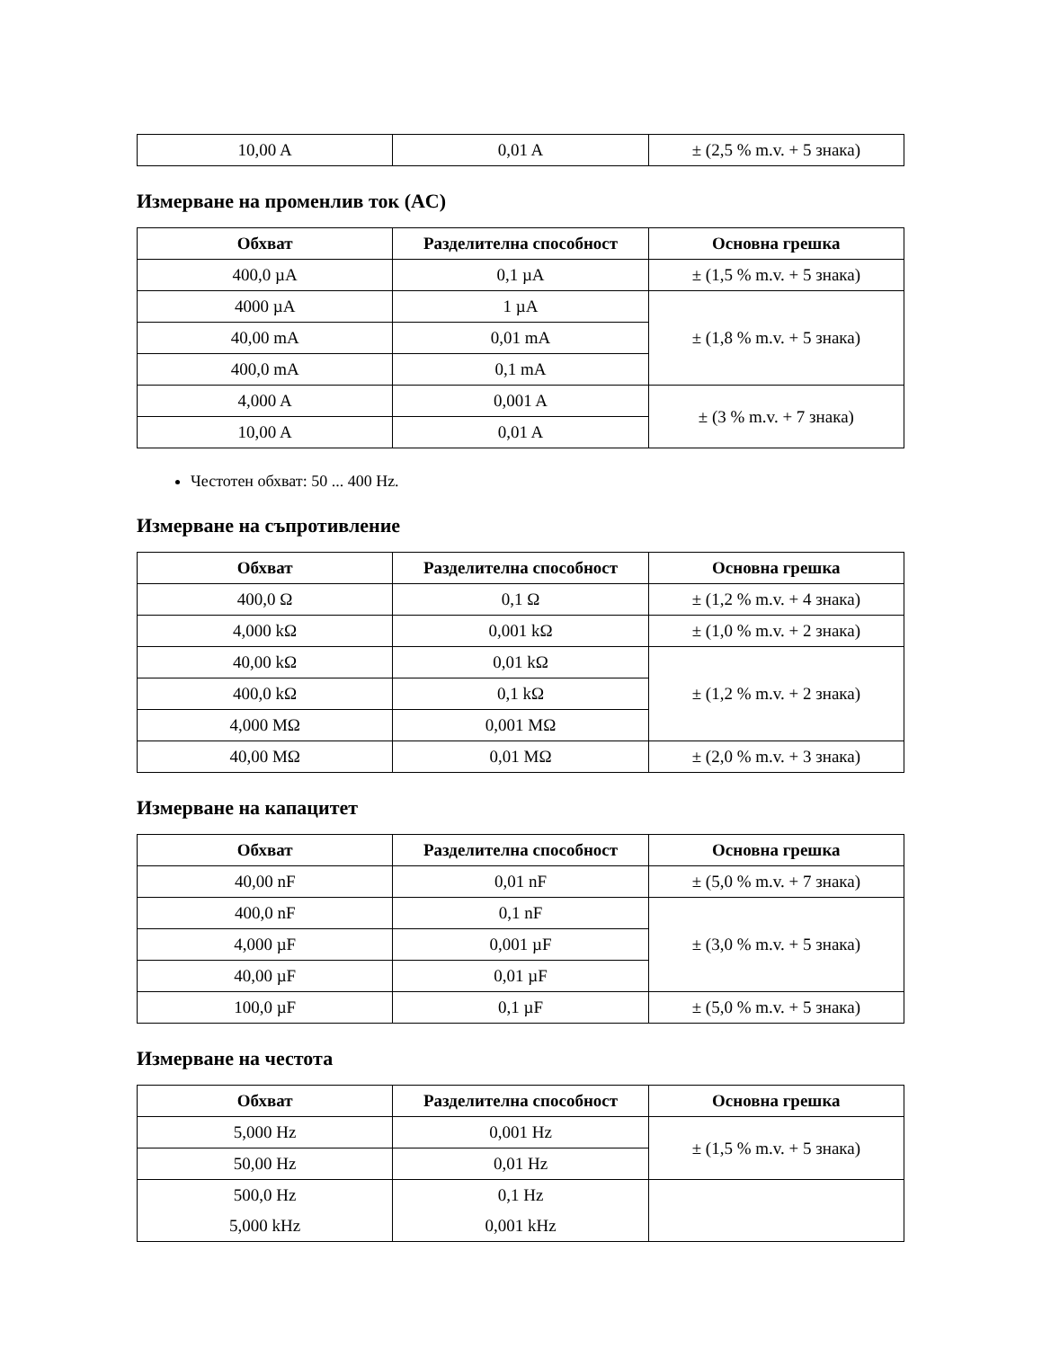| 10,00 A | 0,01 A | ± (2,5 % m.v. + 5 знака) |
Измерване на променлив ток (AC)
| Обхват | Разделителна способност | Основна грешка |
| --- | --- | --- |
| 400,0 µA | 0,1 µA | ± (1,5 % m.v. + 5 знака) |
| 4000 µA | 1 µA | ± (1,8 % m.v. + 5 знака) |
| 40,00 mA | 0,01 mA | |
| 400,0 mA | 0,1 mA | |
| 4,000 A | 0,001 A | ± (3 % m.v. + 7 знака) |
| 10,00 A | 0,01 A | |
Честотен обхват: 50 ... 400 Hz.
Измерване на съпротивление
| Обхват | Разделителна способност | Основна грешка |
| --- | --- | --- |
| 400,0 Ω | 0,1 Ω | ± (1,2 % m.v. + 4 знака) |
| 4,000 kΩ | 0,001 kΩ | ± (1,0 % m.v. + 2 знака) |
| 40,00 kΩ | 0,01 kΩ | ± (1,2 % m.v. + 2 знака) |
| 400,0 kΩ | 0,1 kΩ | |
| 4,000 MΩ | 0,001 MΩ | |
| 40,00 MΩ | 0,01 MΩ | ± (2,0 % m.v. + 3 знака) |
Измерване на капацитет
| Обхват | Разделителна способност | Основна грешка |
| --- | --- | --- |
| 40,00 nF | 0,01 nF | ± (5,0 % m.v. + 7 знака) |
| 400,0 nF | 0,1 nF | ± (3,0 % m.v. + 5 знака) |
| 4,000 µF | 0,001 µF | |
| 40,00 µF | 0,01 µF | |
| 100,0 µF | 0,1 µF | ± (5,0 % m.v. + 5 знака) |
Измерване на честота
| Обхват | Разделителна способност | Основна грешка |
| --- | --- | --- |
| 5,000 Hz | 0,001 Hz | ± (1,5 % m.v. + 5 знака) |
| 50,00 Hz | 0,01 Hz | |
| 500,0 Hz 5,000 kHz | 0,1 Hz 0,001 kHz | |